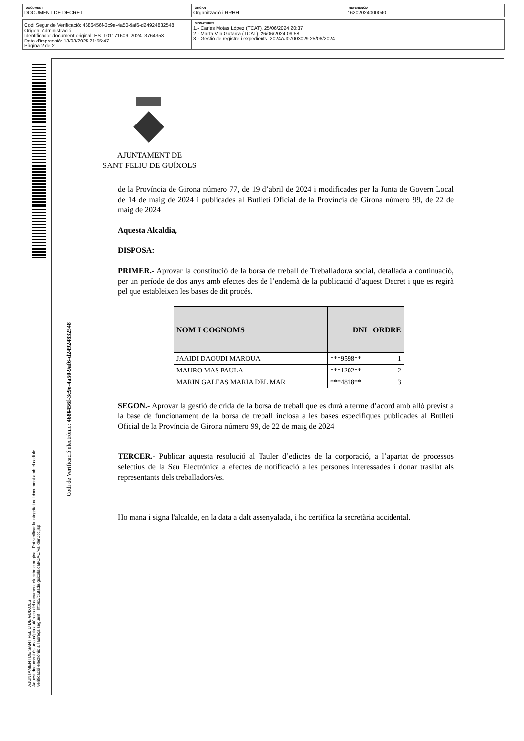DOCUMENT
DOCUMENT DE DECRET
ÒRGAN
Organització i RRHH
REFERÈNCIA
16202024000040
Codi Segur de Verificació: 4686456f-3c9e-4a50-9af6-d24924832548
Origen: Administració
Identificador document original: ES_L01171609_2024_3764353
Data d'impressió: 13/03/2025 21:55:47
Pàgina 2 de 2
SIGNATURES
1.- Carles Motas López (TCAT), 25/06/2024 20:37
2.- Marta Vila Gutarra (TCAT), 26/06/2024 09:58
3.- Gestió de registre i expedients. 2024AJ07003029 25/06/2024
AJUNTAMENT DE SANT FELIU DE GUIXOLS
Aquest document és una còpia autèntica del document electrònic original. Pot verificar la integritat del document amb el codi de
verificació electrònic a l'adreça següent : https://ciutada.guixols.cat/OAC/ValidarDoc.jsp
Codi de Verificació electrònic: 4686456f-3c9e-4a50-9af6-d24924832548
AJUNTAMENT DE
SANT FELIU DE GUÍXOLS
de la Província de Girona número 77, de 19 d’abril de 2024 i modificades per la Junta de Govern Local de 14 de maig de 2024 i publicades al Butlletí Oficial de la Província de Girona número 99, de 22 de maig de 2024
Aquesta Alcaldia,
DISPOSA:
PRIMER.- Aprovar la constitució de la borsa de treball de Treballador/a social, detallada a continuació, per un període de dos anys amb efectes des de l’endemà de la publicació d’aquest Decret i que es regirà pel que estableixen les bases de dit procés.
| NOM I COGNOMS | DNI | ORDRE |
| --- | --- | --- |
| JAAIDI DAOUDI MAROUA | ***9598** | 1 |
| MAURO MAS PAULA | ***1202** | 2 |
| MARIN GALEAS MARIA DEL MAR | ***4818** | 3 |
SEGON.- Aprovar la gestió de crida de la borsa de treball que es durà a terme d’acord amb allò previst a la base de funcionament de la borsa de treball inclosa a les bases específiques publicades al Butlletí Oficial de la Província de Girona número 99, de 22 de maig de 2024
TERCER.- Publicar aquesta resolució al Tauler d’edictes de la corporació, a l’apartat de processos selectius de la Seu Electrònica a efectes de notificació a les persones interessades i donar trasllat als representants dels treballadors/es.
Ho mana i signa l'alcalde, en la data a dalt assenyalada, i ho certifica la secretària accidental.